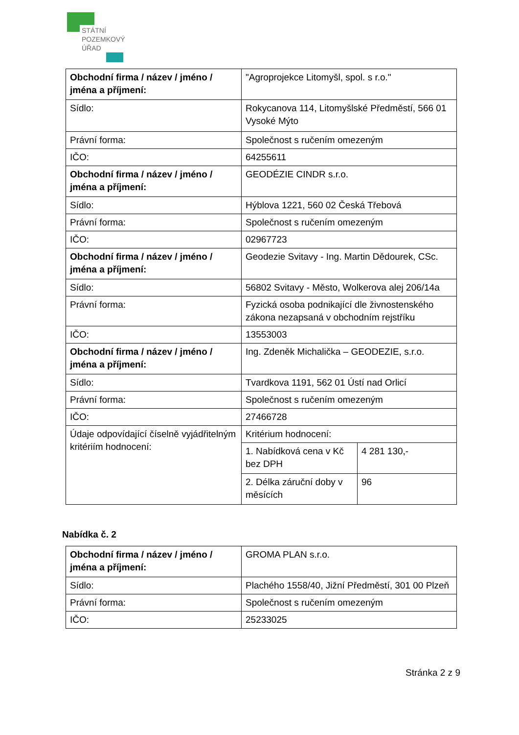STÁTNÍ
POZEMKOVÝ
ÚŘAD
| Obchodní firma / název / jméno / jména a příjmení: | "Agroprojekce Litomyšl, spol. s r.o." | |
| Sídlo: | Rokycanova 114, Litomyšlské Předměstí, 566 01 Vysoké Mýto | |
| Právní forma: | Společnost s ručením omezeným | |
| IČO: | 64255611 | |
| Obchodní firma / název / jméno / jména a příjmení: | GEODÉZIE CINDR s.r.o. | |
| Sídlo: | Hýblova 1221, 560 02 Česká Třebová | |
| Právní forma: | Společnost s ručením omezeným | |
| IČO: | 02967723 | |
| Obchodní firma / název / jméno / jména a příjmení: | Geodezie Svitavy - Ing. Martin Dědourek, CSc. | |
| Sídlo: | 56802 Svitavy - Město, Wolkerova alej 206/14a | |
| Právní forma: | Fyzická osoba podnikající dle živnostenského zákona nezapsaná v obchodním rejstříku | |
| IČO: | 13553003 | |
| Obchodní firma / název / jméno / jména a příjmení: | Ing. Zdeněk Michalička – GEODEZIE, s.r.o. | |
| Sídlo: | Tvardkova 1191, 562 01 Ústí nad Orlicí | |
| Právní forma: | Společnost s ručením omezeným | |
| IČO: | 27466728 | |
| Údaje odpovídající číselně vyjádřitelným kritériím hodnocení: | Kritérium hodnocení: | |
| | 1. Nabídková cena v Kč bez DPH | 4 281 130,- |
| | 2. Délka záruční doby v měsících | 96 |
Nabídka č. 2
| Obchodní firma / název / jméno / jména a příjmení: | GROMA PLAN s.r.o. |
| Sídlo: | Plachého 1558/40, Jižní Předměstí, 301 00 Plzeň |
| Právní forma: | Společnost s ručením omezeným |
| IČO: | 25233025 |
Stránka 2 z 9